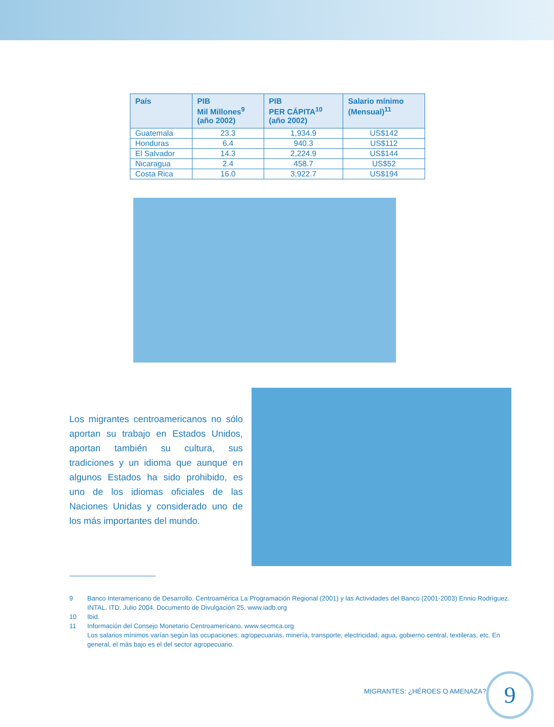| País | PIB Mil Millones<sup>9</sup> (año 2002) | PIB PER CÁPITA<sup>10</sup> (año 2002) | Salario mínimo (Mensual)<sup>11</sup> |
| --- | --- | --- | --- |
| Guatemala | 23.3 | 1,934.9 | US$142 |
| Honduras | 6.4 | 940.3 | US$112 |
| El Salvador | 14.3 | 2,224.9 | US$144 |
| Nicaragua | 2.4 | 458.7 | US$52 |
| Costa Rica | 16.0 | 3,922.7 | US$194 |
Los migrantes centroamericanos no sólo aportan su trabajo en Estados Unidos, aportan también su cultura, sus tradiciones y un idioma que aunque en algunos Estados ha sido prohibido, es uno de los idiomas oficiales de las Naciones Unidas y considerado uno de los más importantes del mundo.
9 Banco Interamericano de Desarrollo. Centroamérica La Programación Regional (2001) y las Actividades del Banco (2001-2003) Ennio Rodríguez. INTAL. ITD. Julio 2004. Documento de Divulgación 25. www.iadb.org
10 Ibid.
11 Información del Consejo Monetario Centroamericano. www.secmca.org
Los salarios mínimos varían según las ocupaciones: agropecuarias, minería, transporte, electricidad, agua, gobierno central, textileras, etc. En general, el más bajo es el del sector agropecuario.
MIGRANTES: ¿HÉROES O AMENAZA? 9